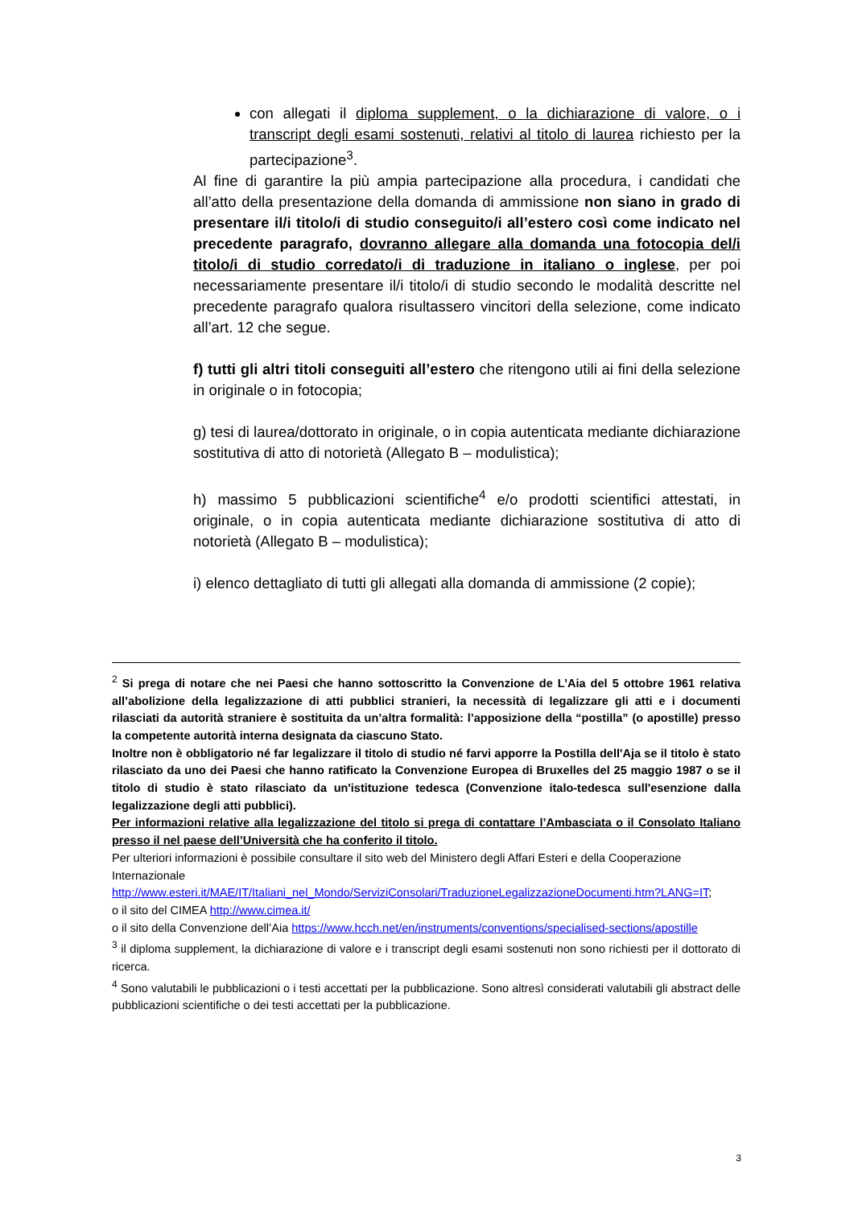con allegati il diploma supplement, o la dichiarazione di valore, o i transcript degli esami sostenuti, relativi al titolo di laurea richiesto per la partecipazione<sup>3</sup>.
Al fine di garantire la più ampia partecipazione alla procedura, i candidati che all’atto della presentazione della domanda di ammissione non siano in grado di presentare il/i titolo/i di studio conseguito/i all’estero così come indicato nel precedente paragrafo, dovranno allegare alla domanda una fotocopia del/i titolo/i di studio corredato/i di traduzione in italiano o inglese, per poi necessariamente presentare il/i titolo/i di studio secondo le modalità descritte nel precedente paragrafo qualora risultassero vincitori della selezione, come indicato all’art. 12 che segue.
f) tutti gli altri titoli conseguiti all’estero che ritengono utili ai fini della selezione in originale o in fotocopia;
g) tesi di laurea/dottorato in originale, o in copia autenticata mediante dichiarazione sostitutiva di atto di notorietà (Allegato B – modulistica);
h) massimo 5 pubblicazioni scientifiche<sup>4</sup> e/o prodotti scientifici attestati, in originale, o in copia autenticata mediante dichiarazione sostitutiva di atto di notorietà (Allegato B – modulistica);
i) elenco dettagliato di tutti gli allegati alla domanda di ammissione (2 copie);
<sup>2</sup> Si prega di notare che nei Paesi che hanno sottoscritto la Convenzione de L’Aia del 5 ottobre 1961 relativa all’abolizione della legalizzazione di atti pubblici stranieri, la necessità di legalizzare gli atti e i documenti rilasciati da autorità straniere è sostituita da un’altra formalità: l’apposizione della “postilla” (o apostille) presso la competente autorità interna designata da ciascuno Stato.
Inoltre non è obbligatorio né far legalizzare il titolo di studio né farvi apporre la Postilla dell'Aja se il titolo è stato rilasciato da uno dei Paesi che hanno ratificato la Convenzione Europea di Bruxelles del 25 maggio 1987 o se il titolo di studio è stato rilasciato da un'istituzione tedesca (Convenzione italo-tedesca sull'esenzione dalla legalizzazione degli atti pubblici).
Per informazioni relative alla legalizzazione del titolo si prega di contattare l’Ambasciata o il Consolato Italiano presso il nel paese dell’Università che ha conferito il titolo.
Per ulteriori informazioni è possibile consultare il sito web del Ministero degli Affari Esteri e della Cooperazione Internazionale
http://www.esteri.it/MAE/IT/Italiani_nel_Mondo/ServiziConsolari/TraduzioneLegalizzazioneDocumenti.htm?LANG=IT;
o il sito del CIMEA http://www.cimea.it/
o il sito della Convenzione dell’Aia https://www.hcch.net/en/instruments/conventions/specialised-sections/apostille
<sup>3</sup> il diploma supplement, la dichiarazione di valore e i transcript degli esami sostenuti non sono richiesti per il dottorato di ricerca.
<sup>4</sup> Sono valutabili le pubblicazioni o i testi accettati per la pubblicazione. Sono altresì considerati valutabili gli abstract delle pubblicazioni scientifiche o dei testi accettati per la pubblicazione.
3